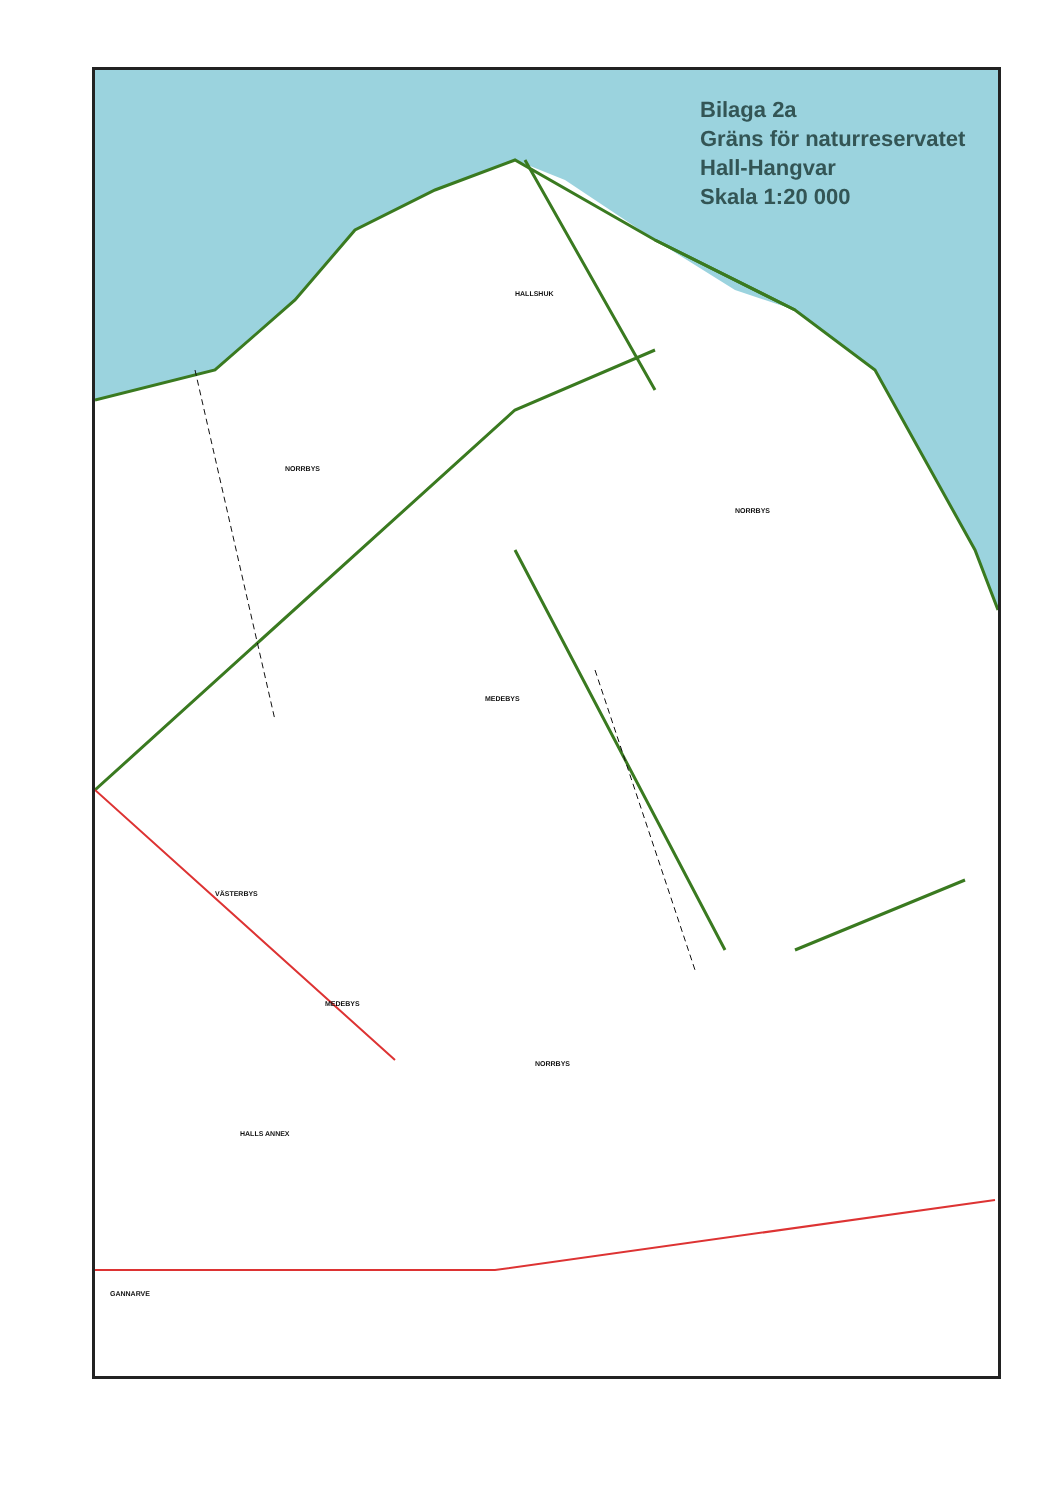HALLSHUK
NORRBYS
NORRBYS
MEDEBYS
VÄSTERBYS
MEDEBYS
NORRBYS
HALLS ANNEX
GANNARVE
Bilaga 2a
Gräns för naturreservatet
Hall-Hangvar
Skala 1:20 000